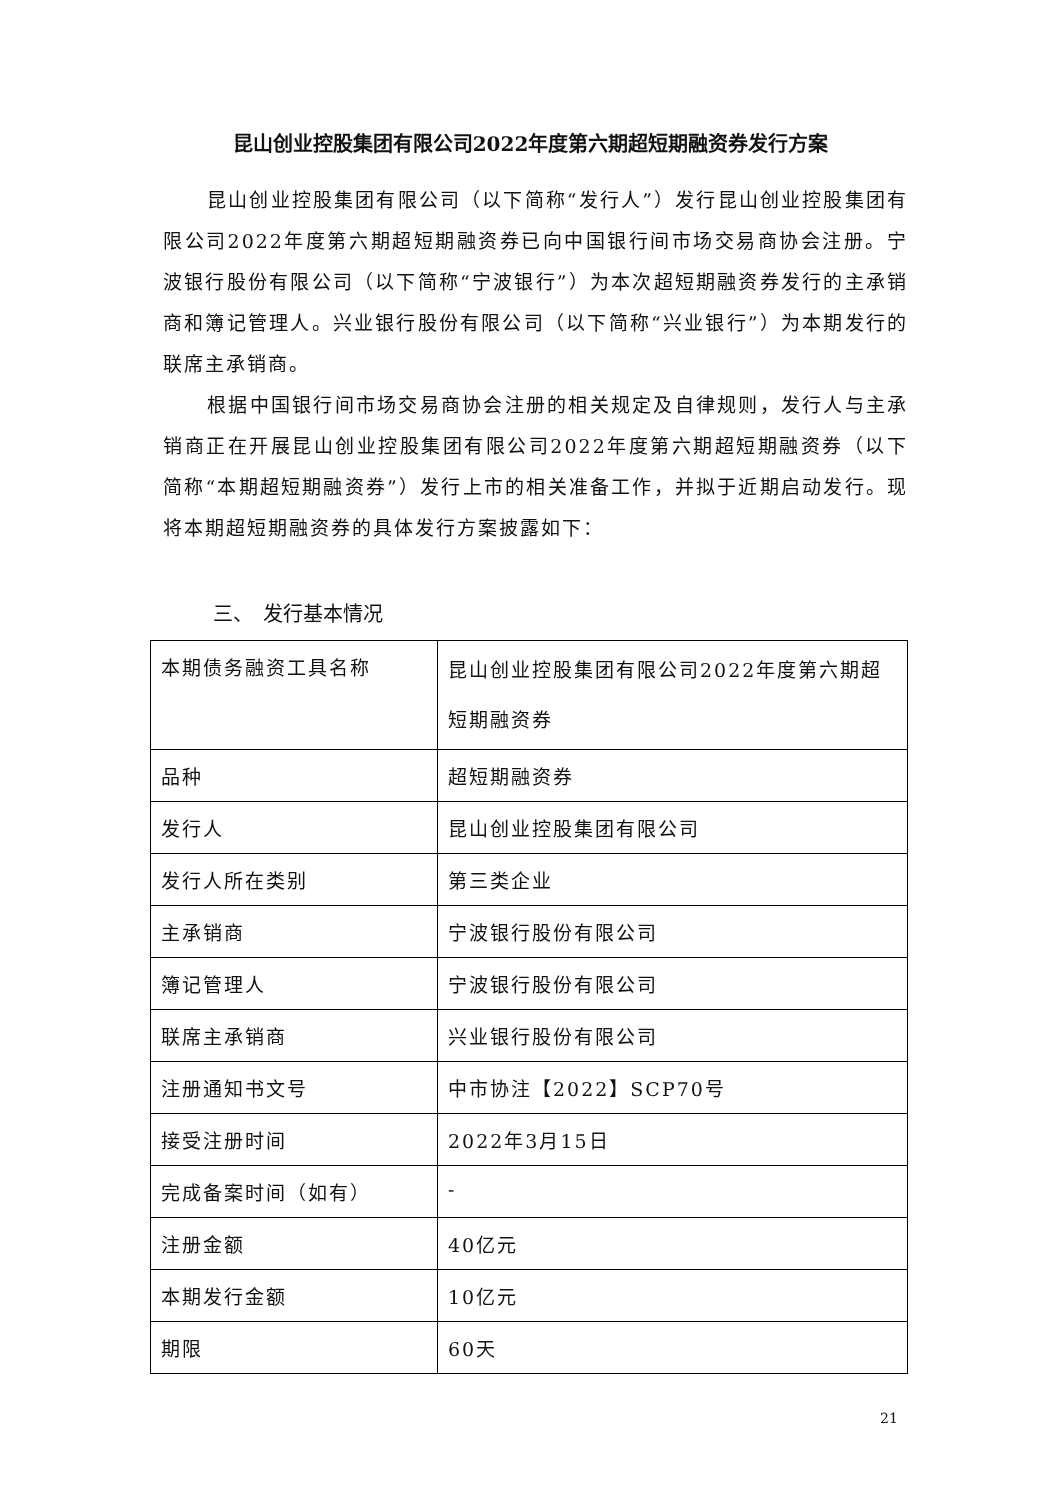昆山创业控股集团有限公司2022年度第六期超短期融资券发行方案
昆山创业控股集团有限公司（以下简称“发行人”）发行昆山创业控股集团有限公司2022年度第六期超短期融资券已向中国银行间市场交易商协会注册。宁波银行股份有限公司（以下简称“宁波银行”）为本次超短期融资券发行的主承销商和簿记管理人。兴业银行股份有限公司（以下简称“兴业银行”）为本期发行的联席主承销商。
根据中国银行间市场交易商协会注册的相关规定及自律规则，发行人与主承销商正在开展昆山创业控股集团有限公司2022年度第六期超短期融资券（以下简称“本期超短期融资券”）发行上市的相关准备工作，并拟于近期启动发行。现将本期超短期融资券的具体发行方案披露如下：
三、　发行基本情况
| 本期债务融资工具名称 | 昆山创业控股集团有限公司2022年度第六期超短期融资券 |
| 品种 | 超短期融资券 |
| 发行人 | 昆山创业控股集团有限公司 |
| 发行人所在类别 | 第三类企业 |
| 主承销商 | 宁波银行股份有限公司 |
| 簿记管理人 | 宁波银行股份有限公司 |
| 联席主承销商 | 兴业银行股份有限公司 |
| 注册通知书文号 | 中市协注【2022】SCP70号 |
| 接受注册时间 | 2022年3月15日 |
| 完成备案时间（如有） | - |
| 注册金额 | 40亿元 |
| 本期发行金额 | 10亿元 |
| 期限 | 60天 |
21